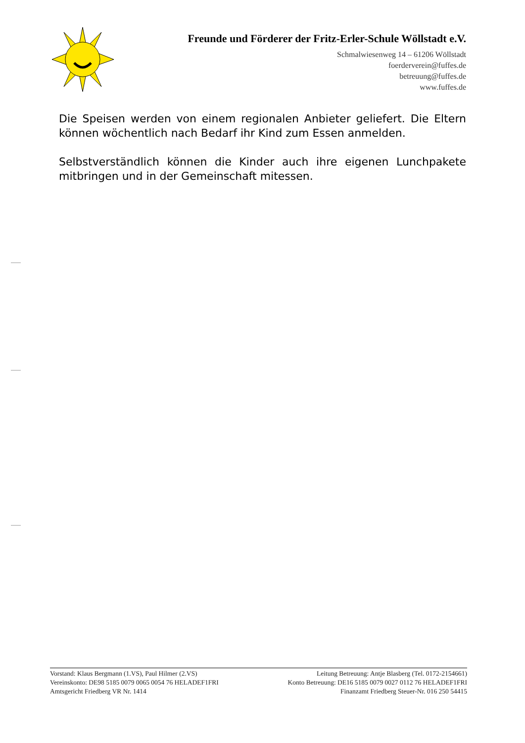Freunde und Förderer der Fritz-Erler-Schule Wöllstadt e.V.
Schmalwiesenweg 14 – 61206 Wöllstadt
foerderverein@fuffes.de
betreuung@fuffes.de
www.fuffes.de
Die Speisen werden von einem regionalen Anbieter geliefert. Die Eltern können wöchentlich nach Bedarf ihr Kind zum Essen anmelden.
Selbstverständlich können die Kinder auch ihre eigenen Lunchpakete mitbringen und in der Gemeinschaft mitessen.
Vorstand: Klaus Bergmann (1.VS), Paul Hilmer (2.VS) Leitung Betreuung: Antje Blasberg (Tel. 0172-2154661)
Vereinskonto: DE98 5185 0079 0065 0054 76 HELADEF1FRI Konto Betreuung: DE16 5185 0079 0027 0112 76 HELADEF1FRI
Amtsgericht Friedberg VR Nr. 1414 Finanzamt Friedberg Steuer-Nr. 016 250 54415